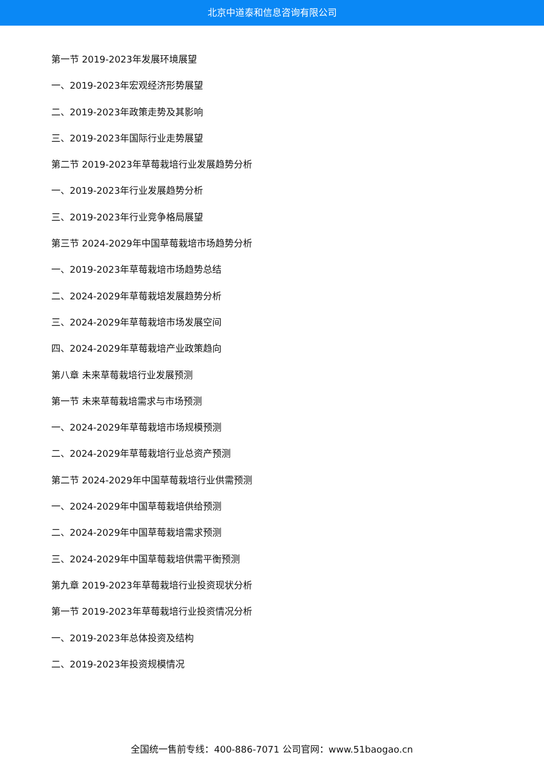北京中道泰和信息咨询有限公司
第一节 2019-2023年发展环境展望
一、2019-2023年宏观经济形势展望
二、2019-2023年政策走势及其影响
三、2019-2023年国际行业走势展望
第二节 2019-2023年草莓栽培行业发展趋势分析
一、2019-2023年行业发展趋势分析
三、2019-2023年行业竞争格局展望
第三节 2024-2029年中国草莓栽培市场趋势分析
一、2019-2023年草莓栽培市场趋势总结
二、2024-2029年草莓栽培发展趋势分析
三、2024-2029年草莓栽培市场发展空间
四、2024-2029年草莓栽培产业政策趋向
第八章 未来草莓栽培行业发展预测
第一节 未来草莓栽培需求与市场预测
一、2024-2029年草莓栽培市场规模预测
二、2024-2029年草莓栽培行业总资产预测
第二节 2024-2029年中国草莓栽培行业供需预测
一、2024-2029年中国草莓栽培供给预测
二、2024-2029年中国草莓栽培需求预测
三、2024-2029年中国草莓栽培供需平衡预测
第九章 2019-2023年草莓栽培行业投资现状分析
第一节 2019-2023年草莓栽培行业投资情况分析
一、2019-2023年总体投资及结构
二、2019-2023年投资规模情况
全国统一售前专线：400-886-7071 公司官网：www.51baogao.cn